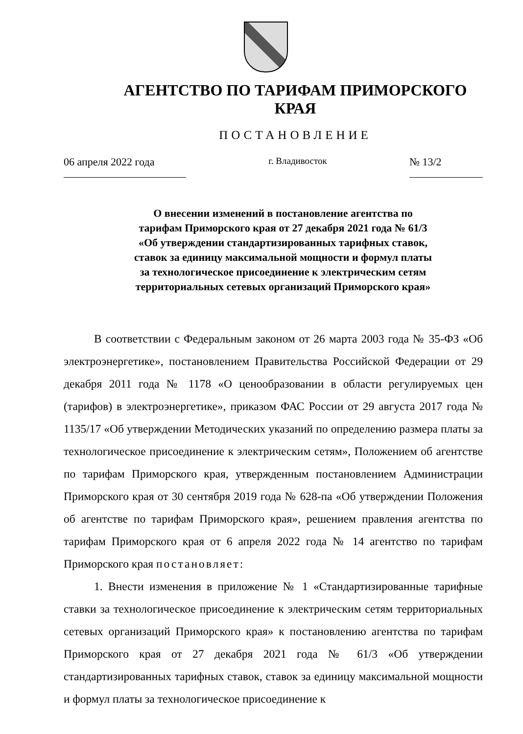АГЕНТСТВО ПО ТАРИФАМ ПРИМОРСКОГО КРАЯ
ПОСТАНОВЛЕНИЕ
06 апреля 2022 года
г. Владивосток
№ 13/2
О внесении изменений в постановление агентства по
тарифам Приморского края от 27 декабря 2021 года № 61/3
«Об утверждении стандартизированных тарифных ставок,
ставок за единицу максимальной мощности и формул платы
за технологическое присоединение к электрическим сетям
территориальных сетевых организаций Приморского края»
В соответствии с Федеральным законом от 26 марта 2003 года № 35-ФЗ «Об электроэнергетике», постановлением Правительства Российской Федерации от 29 декабря 2011 года № 1178 «О ценообразовании в области регулируемых цен (тарифов) в электроэнергетике», приказом ФАС России от 29 августа 2017 года № 1135/17 «Об утверждении Методических указаний по определению размера платы за технологическое присоединение к электрическим сетям», Положением об агентстве по тарифам Приморского края, утвержденным постановлением Администрации Приморского края от 30 сентября 2019 года № 628-па «Об утверждении Положения об агентстве по тарифам Приморского края», решением правления агентства по тарифам Приморского края от 6 апреля 2022 года № 14 агентство по тарифам Приморского края постановляет:
1. Внести изменения в приложение № 1 «Стандартизированные тарифные ставки за технологическое присоединение к электрическим сетям территориальных сетевых организаций Приморского края» к постановлению агентства по тарифам Приморского края от 27 декабря 2021 года № 61/3 «Об утверждении стандартизированных тарифных ставок, ставок за единицу максимальной мощности и формул платы за технологическое присоединение к